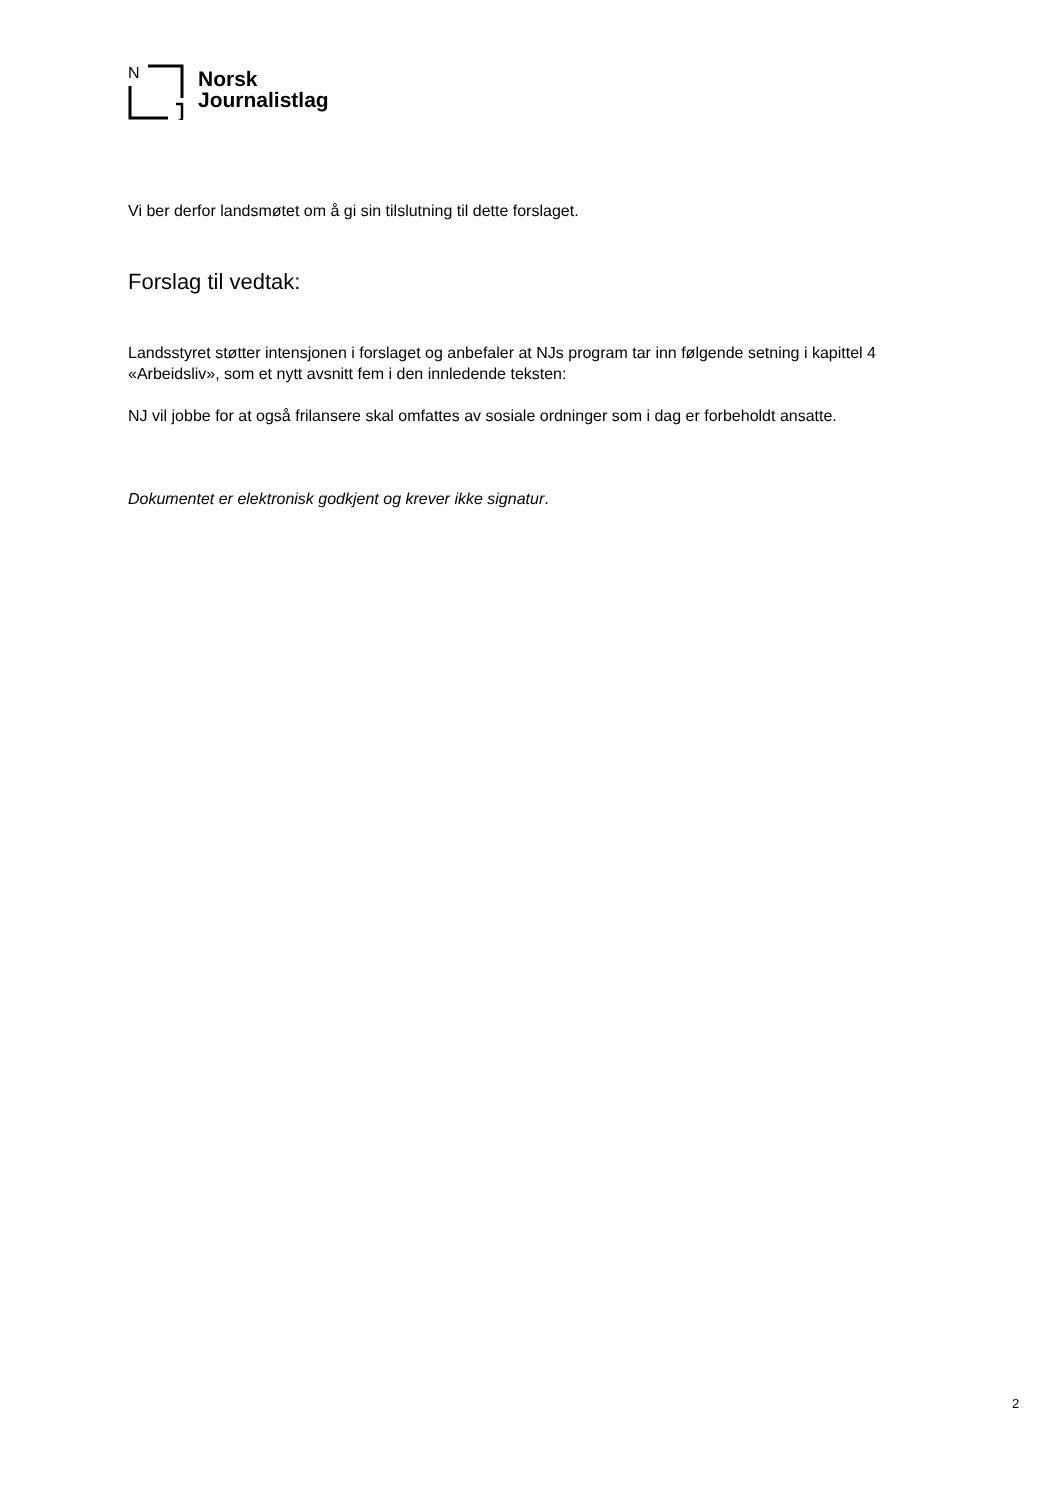N
Norsk
Journalistlag
Vi ber derfor landsmøtet om å gi sin tilslutning til dette forslaget.
Forslag til vedtak:
Landsstyret støtter intensjonen i forslaget og anbefaler at NJs program tar inn følgende setning i kapittel 4 «Arbeidsliv», som et nytt avsnitt fem i den innledende teksten:
NJ vil jobbe for at også frilansere skal omfattes av sosiale ordninger som i dag er forbeholdt ansatte.
Dokumentet er elektronisk godkjent og krever ikke signatur.
2